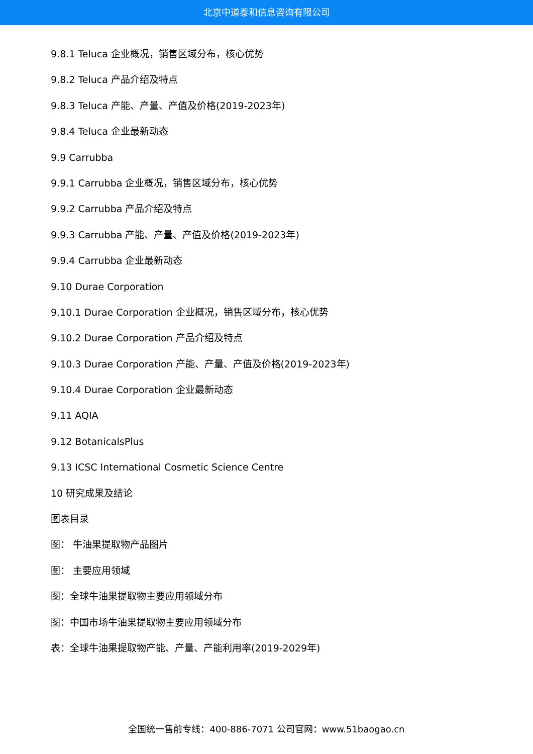北京中道泰和信息咨询有限公司
9.8.1 Teluca 企业概况，销售区域分布，核心优势
9.8.2 Teluca 产品介绍及特点
9.8.3 Teluca 产能、产量、产值及价格(2019-2023年)
9.8.4 Teluca 企业最新动态
9.9 Carrubba
9.9.1 Carrubba 企业概况，销售区域分布，核心优势
9.9.2 Carrubba 产品介绍及特点
9.9.3 Carrubba 产能、产量、产值及价格(2019-2023年)
9.9.4 Carrubba 企业最新动态
9.10 Durae Corporation
9.10.1 Durae Corporation 企业概况，销售区域分布，核心优势
9.10.2 Durae Corporation 产品介绍及特点
9.10.3 Durae Corporation 产能、产量、产值及价格(2019-2023年)
9.10.4 Durae Corporation 企业最新动态
9.11 AQIA
9.12 BotanicalsPlus
9.13 ICSC International Cosmetic Science Centre
10 研究成果及结论
图表目录
图： 牛油果提取物产品图片
图： 主要应用领域
图：全球牛油果提取物主要应用领域分布
图：中国市场牛油果提取物主要应用领域分布
表：全球牛油果提取物产能、产量、产能利用率(2019-2029年)
全国统一售前专线：400-886-7071 公司官网：www.51baogao.cn